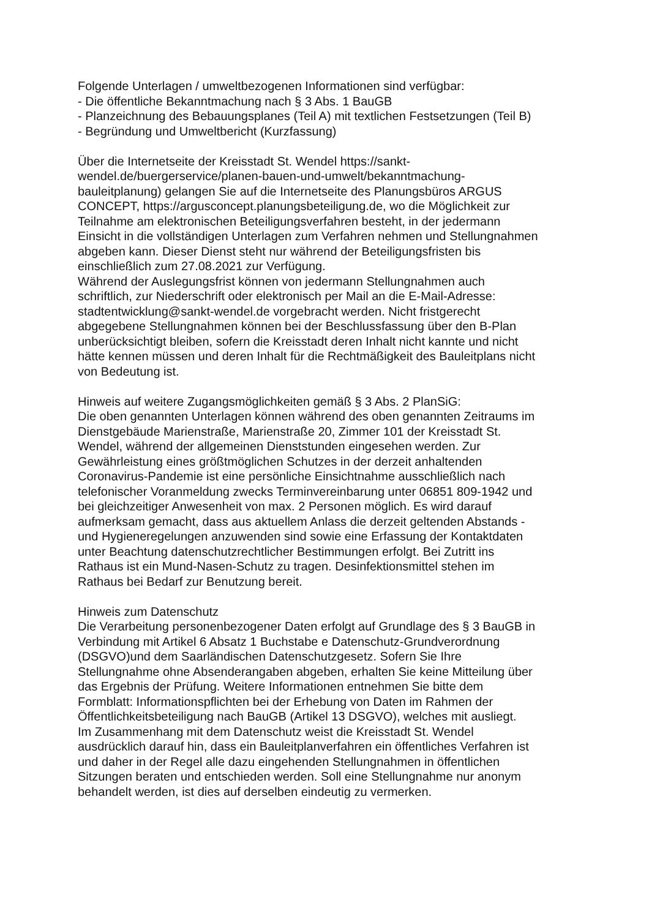Folgende Unterlagen / umweltbezogenen Informationen sind verfügbar:
- Die öffentliche Bekanntmachung nach § 3 Abs. 1 BauGB
- Planzeichnung des Bebauungsplanes (Teil A) mit textlichen Festsetzungen (Teil B)
- Begründung und Umweltbericht (Kurzfassung)
Über die Internetseite der Kreisstadt St. Wendel https://sankt-
wendel.de/buergerservice/planen-bauen-und-umwelt/bekanntmachung-
bauleitplanung) gelangen Sie auf die Internetseite des Planungsbüros ARGUS
CONCEPT, https://argusconcept.planungsbeteiligung.de, wo die Möglichkeit zur
Teilnahme am elektronischen Beteiligungsverfahren besteht, in der jedermann
Einsicht in die vollständigen Unterlagen zum Verfahren nehmen und Stellungnahmen
abgeben kann. Dieser Dienst steht nur während der Beteiligungsfristen bis
einschließlich zum 27.08.2021 zur Verfügung.
Während der Auslegungsfrist können von jedermann Stellungnahmen auch
schriftlich, zur Niederschrift oder elektronisch per Mail an die E-Mail-Adresse:
stadtentwicklung@sankt-wendel.de vorgebracht werden. Nicht fristgerecht
abgegebene Stellungnahmen können bei der Beschlussfassung über den B-Plan
unberücksichtigt bleiben, sofern die Kreisstadt deren Inhalt nicht kannte und nicht
hätte kennen müssen und deren Inhalt für die Rechtmäßigkeit des Bauleitplans nicht
von Bedeutung ist.
Hinweis auf weitere Zugangsmöglichkeiten gemäß § 3 Abs. 2 PlanSiG:
Die oben genannten Unterlagen können während des oben genannten Zeitraums im
Dienstgebäude Marienstraße, Marienstraße 20, Zimmer 101 der Kreisstadt St.
Wendel, während der allgemeinen Dienststunden eingesehen werden. Zur
Gewährleistung eines größtmöglichen Schutzes in der derzeit anhaltenden
Coronavirus-Pandemie ist eine persönliche Einsichtnahme ausschließlich nach
telefonischer Voranmeldung zwecks Terminvereinbarung unter 06851 809-1942 und
bei gleichzeitiger Anwesenheit von max. 2 Personen möglich. Es wird darauf
aufmerksam gemacht, dass aus aktuellem Anlass die derzeit geltenden Abstands -
und Hygieneregelungen anzuwenden sind sowie eine Erfassung der Kontaktdaten
unter Beachtung datenschutzrechtlicher Bestimmungen erfolgt. Bei Zutritt ins
Rathaus ist ein Mund-Nasen-Schutz zu tragen. Desinfektionsmittel stehen im
Rathaus bei Bedarf zur Benutzung bereit.
Hinweis zum Datenschutz
Die Verarbeitung personenbezogener Daten erfolgt auf Grundlage des § 3 BauGB in
Verbindung mit Artikel 6 Absatz 1 Buchstabe e Datenschutz-Grundverordnung
(DSGVO)und dem Saarländischen Datenschutzgesetz. Sofern Sie Ihre
Stellungnahme ohne Absenderangaben abgeben, erhalten Sie keine Mitteilung über
das Ergebnis der Prüfung. Weitere Informationen entnehmen Sie bitte dem
Formblatt: Informationspflichten bei der Erhebung von Daten im Rahmen der
Öffentlichkeitsbeteiligung nach BauGB (Artikel 13 DSGVO), welches mit ausliegt.
Im Zusammenhang mit dem Datenschutz weist die Kreisstadt St. Wendel
ausdrücklich darauf hin, dass ein Bauleitplanverfahren ein öffentliches Verfahren ist
und daher in der Regel alle dazu eingehenden Stellungnahmen in öffentlichen
Sitzungen beraten und entschieden werden. Soll eine Stellungnahme nur anonym
behandelt werden, ist dies auf derselben eindeutig zu vermerken.